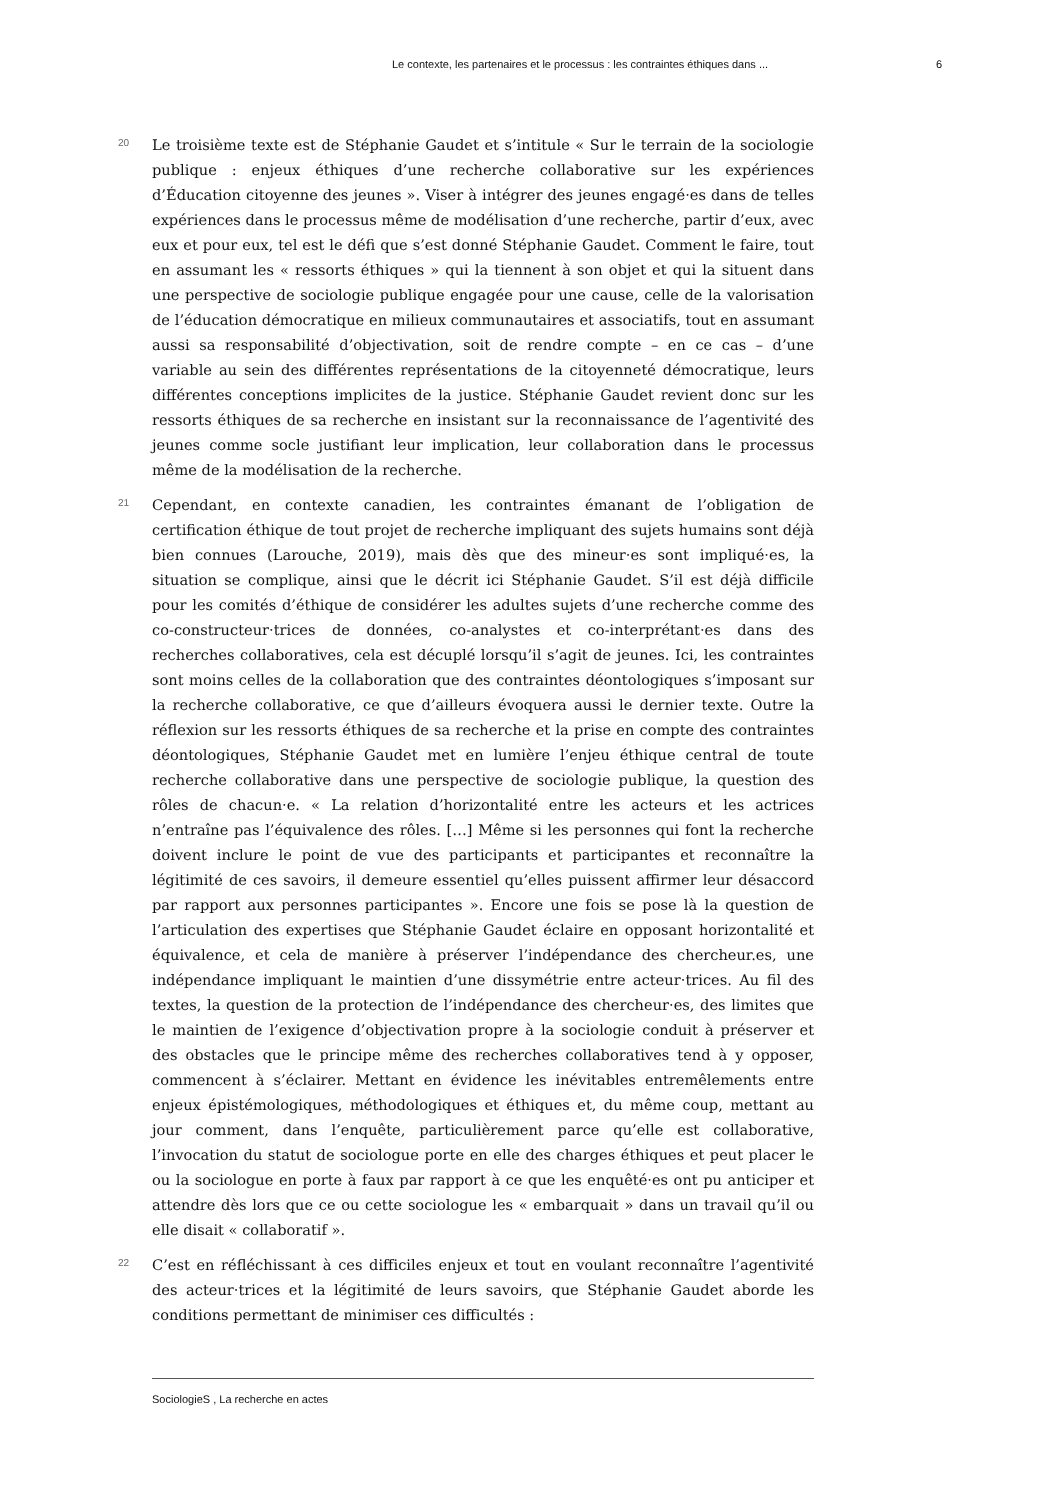Le contexte, les partenaires et le processus : les contraintes éthiques dans ... 6
20
Le troisième texte est de Stéphanie Gaudet et s’intitule « Sur le terrain de la sociologie publique : enjeux éthiques d’une recherche collaborative sur les expériences d’Éducation citoyenne des jeunes ». Viser à intégrer des jeunes engagé·es dans de telles expériences dans le processus même de modélisation d’une recherche, partir d’eux, avec eux et pour eux, tel est le défi que s’est donné Stéphanie Gaudet. Comment le faire, tout en assumant les « ressorts éthiques » qui la tiennent à son objet et qui la situent dans une perspective de sociologie publique engagée pour une cause, celle de la valorisation de l’éducation démocratique en milieux communautaires et associatifs, tout en assumant aussi sa responsabilité d’objectivation, soit de rendre compte – en ce cas – d’une variable au sein des différentes représentations de la citoyenneté démocratique, leurs différentes conceptions implicites de la justice. Stéphanie Gaudet revient donc sur les ressorts éthiques de sa recherche en insistant sur la reconnaissance de l’agentivité des jeunes comme socle justifiant leur implication, leur collaboration dans le processus même de la modélisation de la recherche.
21
Cependant, en contexte canadien, les contraintes émanant de l’obligation de certification éthique de tout projet de recherche impliquant des sujets humains sont déjà bien connues (Larouche, 2019), mais dès que des mineur·es sont impliqué·es, la situation se complique, ainsi que le décrit ici Stéphanie Gaudet. S’il est déjà difficile pour les comités d’éthique de considérer les adultes sujets d’une recherche comme des co-constructeur·trices de données, co-analystes et co-interprétant·es dans des recherches collaboratives, cela est décuplé lorsqu’il s’agit de jeunes. Ici, les contraintes sont moins celles de la collaboration que des contraintes déontologiques s’imposant sur la recherche collaborative, ce que d’ailleurs évoquera aussi le dernier texte. Outre la réflexion sur les ressorts éthiques de sa recherche et la prise en compte des contraintes déontologiques, Stéphanie Gaudet met en lumière l’enjeu éthique central de toute recherche collaborative dans une perspective de sociologie publique, la question des rôles de chacun·e. « La relation d’horizontalité entre les acteurs et les actrices n’entraîne pas l’équivalence des rôles. […] Même si les personnes qui font la recherche doivent inclure le point de vue des participants et participantes et reconnaître la légitimité de ces savoirs, il demeure essentiel qu’elles puissent affirmer leur désaccord par rapport aux personnes participantes ». Encore une fois se pose là la question de l’articulation des expertises que Stéphanie Gaudet éclaire en opposant horizontalité et équivalence, et cela de manière à préserver l’indépendance des chercheur.es, une indépendance impliquant le maintien d’une dissymétrie entre acteur·trices. Au fil des textes, la question de la protection de l’indépendance des chercheur·es, des limites que le maintien de l’exigence d’objectivation propre à la sociologie conduit à préserver et des obstacles que le principe même des recherches collaboratives tend à y opposer, commencent à s’éclairer. Mettant en évidence les inévitables entremêlements entre enjeux épistémologiques, méthodologiques et éthiques et, du même coup, mettant au jour comment, dans l’enquête, particulièrement parce qu’elle est collaborative, l’invocation du statut de sociologue porte en elle des charges éthiques et peut placer le ou la sociologue en porte à faux par rapport à ce que les enquêté·es ont pu anticiper et attendre dès lors que ce ou cette sociologue les « embarquait » dans un travail qu’il ou elle disait « collaboratif ».
22
C’est en réfléchissant à ces difficiles enjeux et tout en voulant reconnaître l’agentivité des acteur·trices et la légitimité de leurs savoirs, que Stéphanie Gaudet aborde les conditions permettant de minimiser ces difficultés :
SociologieS , La recherche en actes